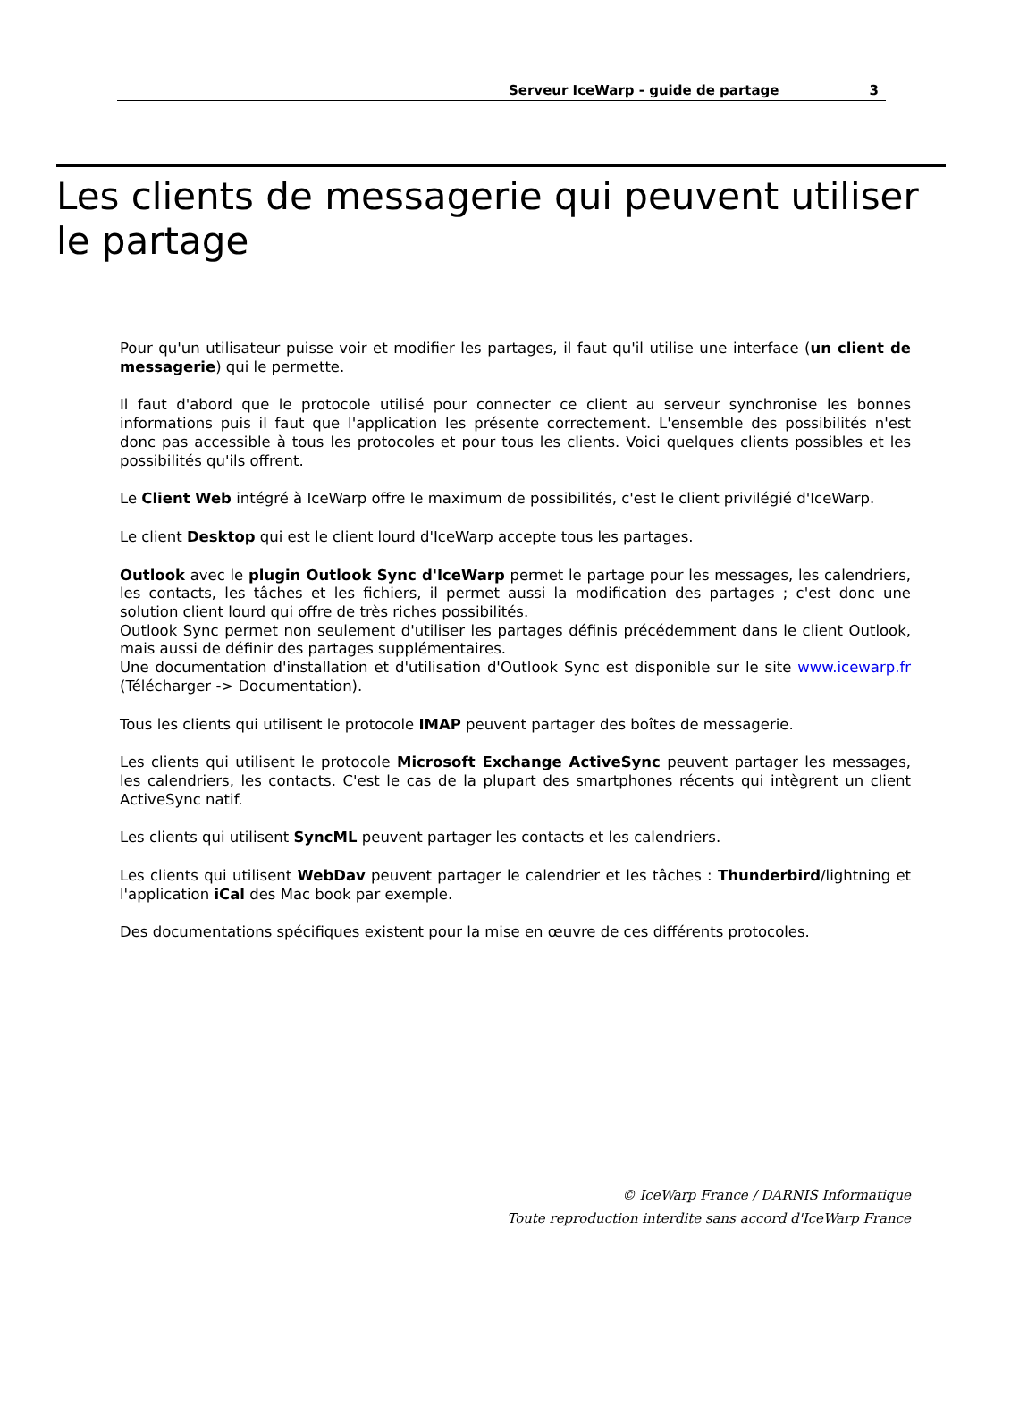Serveur IceWarp - guide de partage 3
Les clients de messagerie qui peuvent utiliser le partage
Pour qu'un utilisateur puisse voir et modifier les partages, il faut qu'il utilise une interface (un client de messagerie) qui le permette.
Il faut d'abord que le protocole utilisé pour connecter ce client au serveur synchronise les bonnes informations puis il faut que l'application les présente correctement. L'ensemble des possibilités n'est donc pas accessible à tous les protocoles et pour tous les clients. Voici quelques clients possibles et les possibilités qu'ils offrent.
Le Client Web intégré à IceWarp offre le maximum de possibilités, c'est le client privilégié d'IceWarp.
Le client Desktop qui est le client lourd d'IceWarp accepte tous les partages.
Outlook avec le plugin Outlook Sync d'IceWarp permet le partage pour les messages, les calendriers, les contacts, les tâches et les fichiers, il permet aussi la modification des partages ; c'est donc une solution client lourd qui offre de très riches possibilités.
Outlook Sync permet non seulement d'utiliser les partages définis précédemment dans le client Outlook, mais aussi de définir des partages supplémentaires.
Une documentation d'installation et d'utilisation d'Outlook Sync est disponible sur le site www.icewarp.fr (Télécharger -> Documentation).
Tous les clients qui utilisent le protocole IMAP peuvent partager des boîtes de messagerie.
Les clients qui utilisent le protocole Microsoft Exchange ActiveSync peuvent partager les messages, les calendriers, les contacts. C'est le cas de la plupart des smartphones récents qui intègrent un client ActiveSync natif.
Les clients qui utilisent SyncML peuvent partager les contacts et les calendriers.
Les clients qui utilisent WebDav peuvent partager le calendrier et les tâches : Thunderbird/lightning et l'application iCal des Mac book par exemple.
Des documentations spécifiques existent pour la mise en œuvre de ces différents protocoles.
© IceWarp France / DARNIS Informatique
Toute reproduction interdite sans accord d'IceWarp France